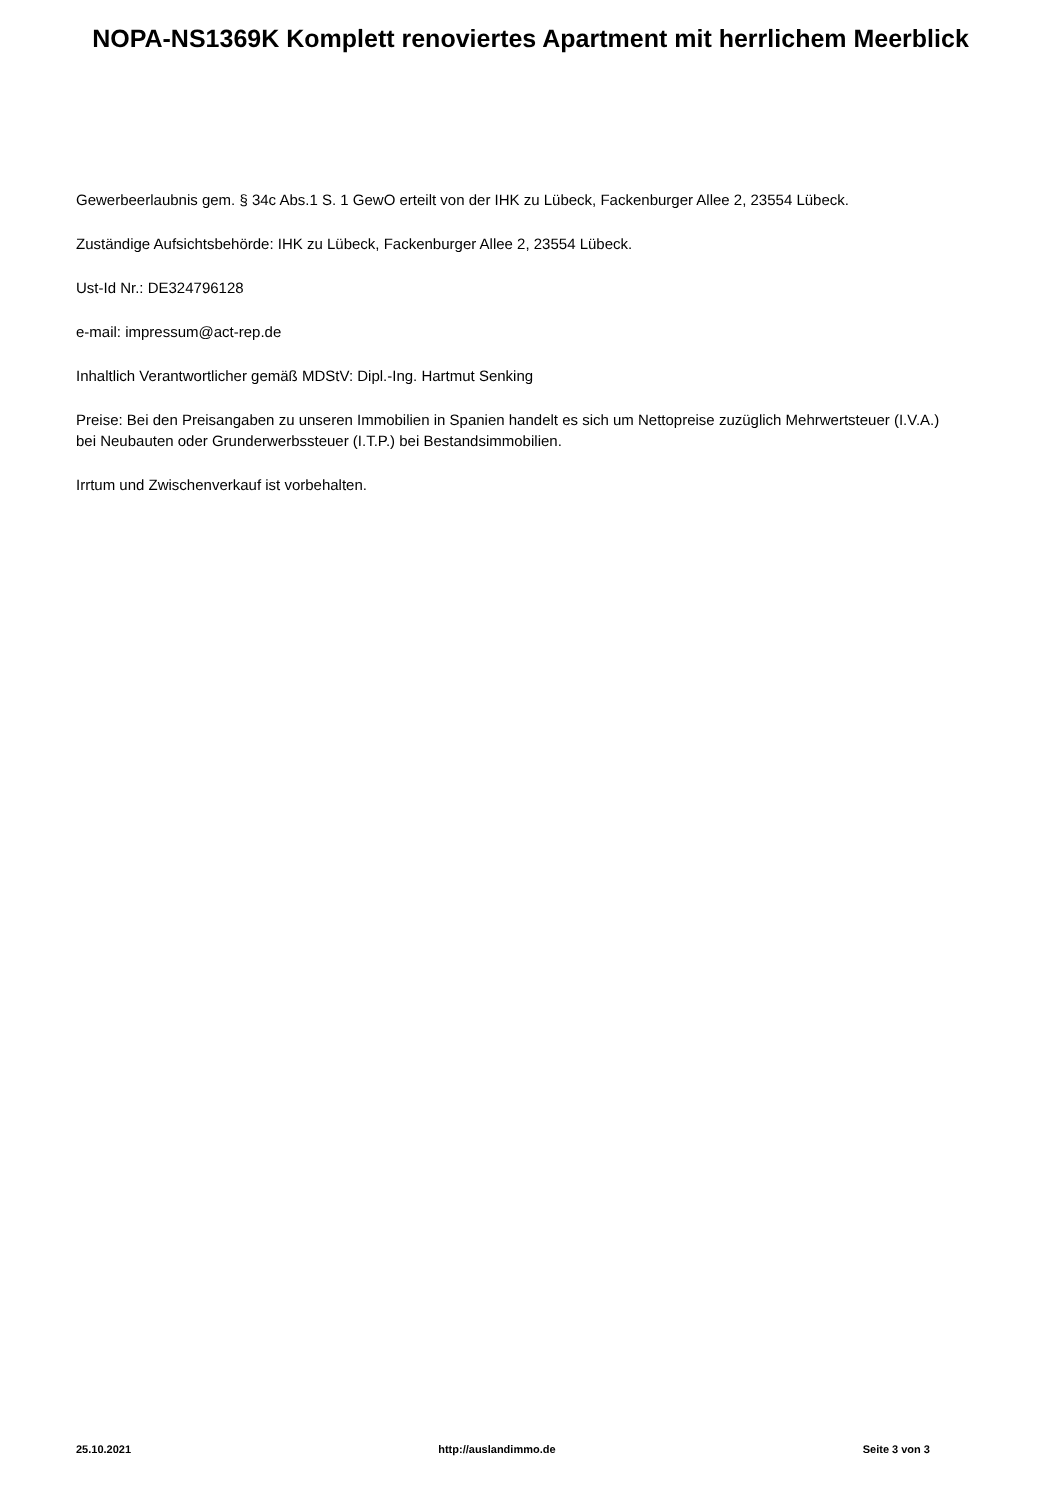NOPA-NS1369K Komplett renoviertes Apartment mit herrlichem Meerblick
Gewerbeerlaubnis gem. § 34c Abs.1 S. 1 GewO erteilt von der IHK zu Lübeck, Fackenburger Allee 2, 23554 Lübeck.
Zuständige Aufsichtsbehörde: IHK zu Lübeck, Fackenburger Allee 2, 23554 Lübeck.
Ust-Id Nr.: DE324796128
e-mail: impressum@act-rep.de
Inhaltlich Verantwortlicher gemäß MDStV: Dipl.-Ing. Hartmut Senking
Preise: Bei den Preisangaben zu unseren Immobilien in Spanien handelt es sich um Nettopreise zuzüglich Mehrwertsteuer (I.V.A.) bei Neubauten oder Grunderwerbssteuer (I.T.P.) bei Bestandsimmobilien.
Irrtum und Zwischenverkauf ist vorbehalten.
25.10.2021 http://auslandimmo.de Seite 3 von 3